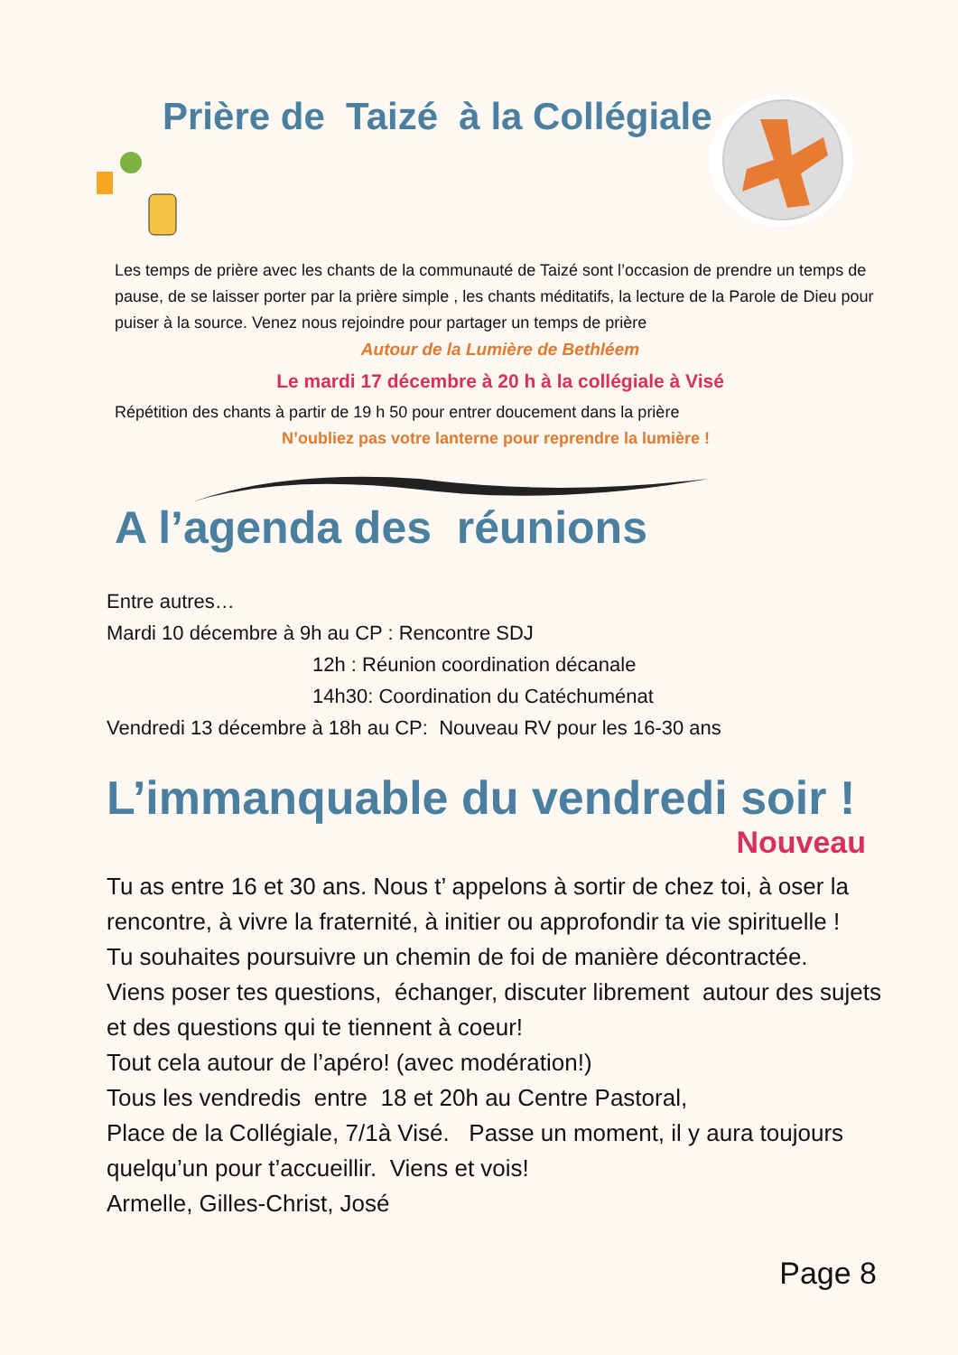Prière de Taizé à la Collégiale
Les temps de prière avec les chants de la communauté de Taizé sont l’occasion de prendre un temps de pause, de se laisser porter par la prière simple , les chants méditatifs, la lecture de la Parole de Dieu pour puiser à la source. Venez nous rejoindre pour partager un temps de prière
Autour de la Lumière de Bethléem
Le mardi 17 décembre à 20 h à la collégiale à Visé
Répétition des chants à partir de 19 h 50 pour entrer doucement dans la prière
N’oubliez pas votre lanterne pour reprendre la lumière !
A l’agenda des réunions
Entre autres…
Mardi 10 décembre à 9h au CP : Rencontre SDJ
12h : Réunion coordination décanale
14h30: Coordination du Catéchuménat
Vendredi 13 décembre à 18h au CP: Nouveau RV pour les 16-30 ans
L’immanquable du vendredi soir !
Nouveau
Tu as entre 16 et 30 ans. Nous t’ appelons à sortir de chez toi, à oser la rencontre, à vivre la fraternité, à initier ou approfondir ta vie spirituelle !
Tu souhaites poursuivre un chemin de foi de manière décontractée.
Viens poser tes questions, échanger, discuter librement autour des sujets et des questions qui te tiennent à coeur!
Tout cela autour de l’apéro! (avec modération!)
Tous les vendredis entre 18 et 20h au Centre Pastoral,
Place de la Collégiale, 7/1à Visé. Passe un moment, il y aura toujours quelqu’un pour t’accueillir. Viens et vois!
Armelle, Gilles-Christ, José
Page 8